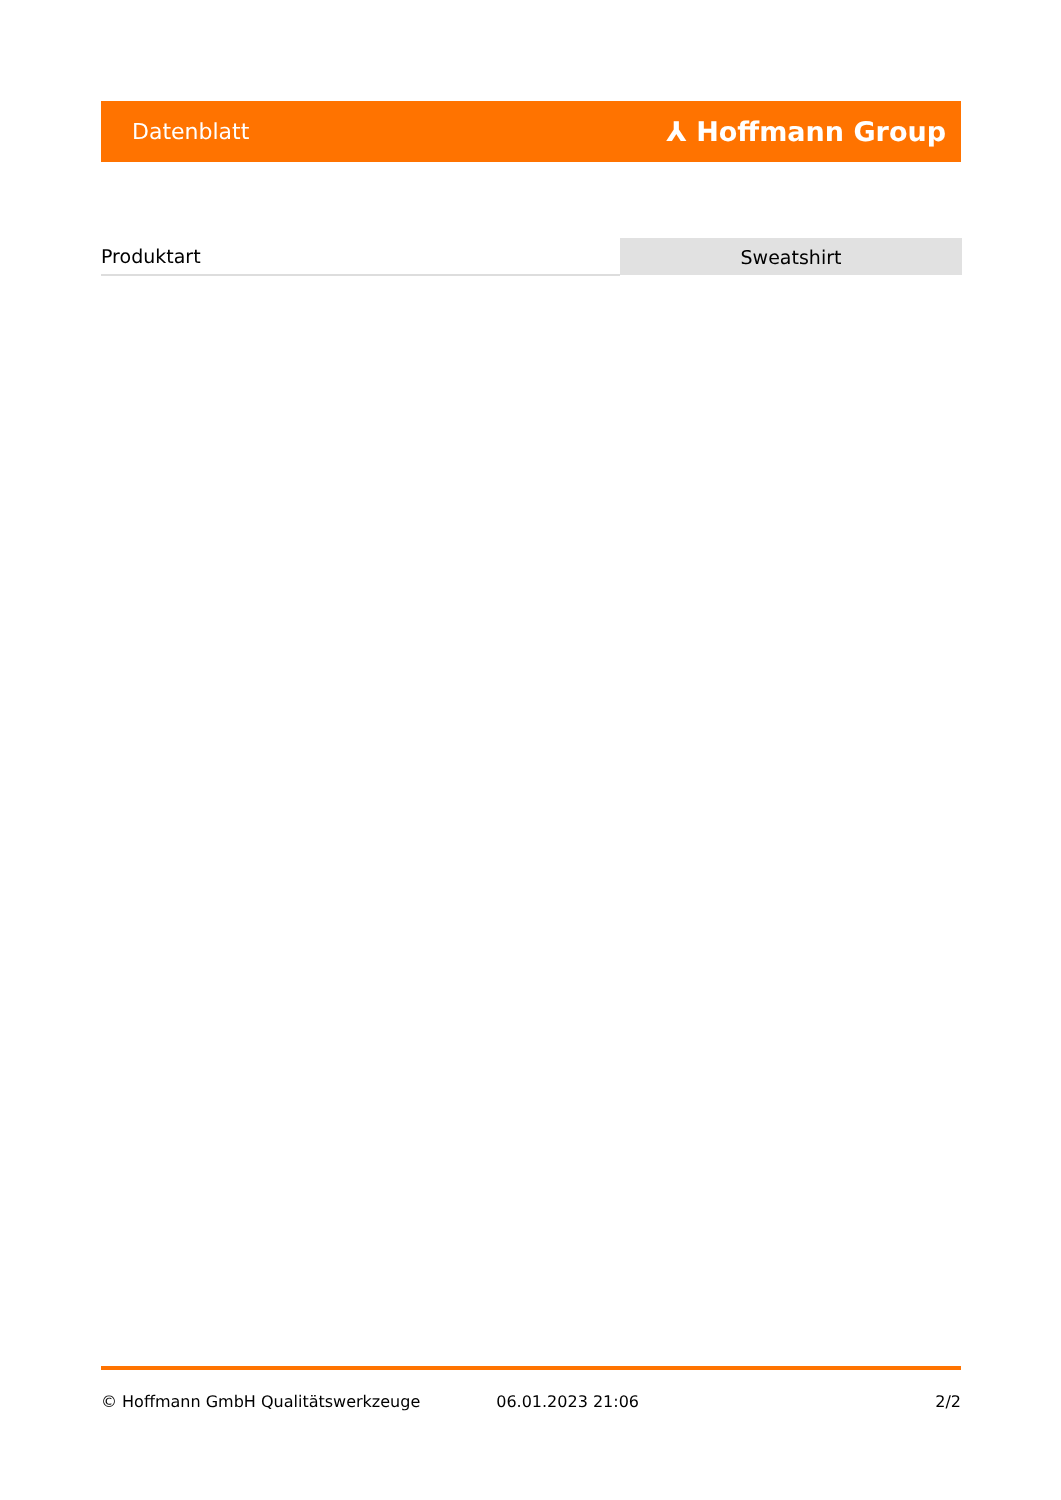Datenblatt ⅄ Hoffmann Group
| Produktart | Sweatshirt |
© Hoffmann GmbH Qualitätswerkzeuge 06.01.2023 21:06 2/2